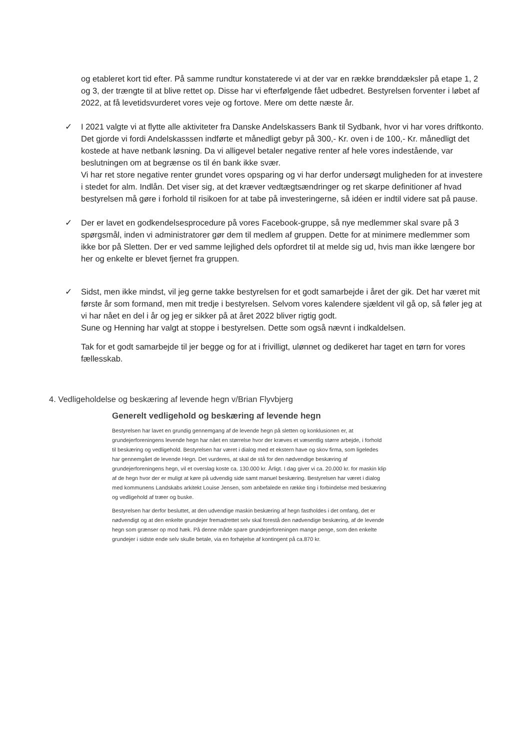og etableret kort tid efter. På samme rundtur konstaterede vi at der var en række brønddæksler på etape 1, 2 og 3, der trængte til at blive rettet op. Disse har vi efterfølgende fået udbedret. Bestyrelsen forventer i løbet af 2022, at få levetidsvurderet vores veje og fortove. Mere om dette næste år.
✓ I 2021 valgte vi at flytte alle aktiviteter fra Danske Andelskassers Bank til Sydbank, hvor vi har vores driftkonto. Det gjorde vi fordi Andelskasssen indførte et månedligt gebyr på 300,- Kr. oven i de 100,- Kr. månedligt det kostede at have netbank løsning. Da vi alligevel betaler negative renter af hele vores indestående, var beslutningen om at begrænse os til én bank ikke svær.
Vi har ret store negative renter grundet vores opsparing og vi har derfor undersøgt muligheden for at investere i stedet for alm. Indlån. Det viser sig, at det kræver vedtægtsændringer og ret skarpe definitioner af hvad bestyrelsen må gøre i forhold til risikoen for at tabe på investeringerne, så idéen er indtil videre sat på pause.
✓ Der er lavet en godkendelsesprocedure på vores Facebook-gruppe, så nye medlemmer skal svare på 3 spørgsmål, inden vi administratorer gør dem til medlem af gruppen. Dette for at minimere medlemmer som ikke bor på Sletten. Der er ved samme lejlighed dels opfordret til at melde sig ud, hvis man ikke længere bor her og enkelte er blevet fjernet fra gruppen.
✓ Sidst, men ikke mindst, vil jeg gerne takke bestyrelsen for et godt samarbejde i året der gik. Det har været mit første år som formand, men mit tredje i bestyrelsen. Selvom vores kalendere sjældent vil gå op, så føler jeg at vi har nået en del i år og jeg er sikker på at året 2022 bliver rigtig godt.
Sune og Henning har valgt at stoppe i bestyrelsen. Dette som også nævnt i indkaldelsen.
Tak for et godt samarbejde til jer begge og for at i frivilligt, ulønnet og dedikeret har taget en tørn for vores fællesskab.
4. Vedligeholdelse og beskæring af levende hegn v/Brian Flyvbjerg
Generelt vedligehold og beskæring af levende hegn
Bestyrelsen har lavet en grundig gennemgang af de levende hegn på sletten og konklusionen er, at grundejerforeningens levende hegn har nået en størrelse hvor der kræves et væsentlig større arbejde, i forhold til beskæring og vedligehold. Bestyrelsen har været i dialog med et ekstern have og skov firma, som ligeledes har gennemgået de levende Hegn. Det vurderes, at skal de stå for den nødvendige beskæring af grundejerforeningens hegn, vil et overslag koste ca. 130.000 kr. Årligt. I dag giver vi ca. 20.000 kr. for maskin klip af de hegn hvor der er muligt at køre på udvendig side samt manuel beskæring. Bestyrelsen har været i dialog med kommunens Landskabs arkitekt Louise Jensen, som anbefalede en række ting i forbindelse med beskæring og vedligehold af træer og buske.
Bestyrelsen har derfor besluttet, at den udvendige maskin beskæring af hegn fastholdes i det omfang, det er nødvendigt og at den enkelte grundejer fremadrettet selv skal forestå den nødvendige beskæring, af de levende hegn som grænser op mod hæk. På denne måde spare grundejerforeningen mange penge, som den enkelte grundejer i sidste ende selv skulle betale, via en forhøjelse af kontingent på ca.870 kr.